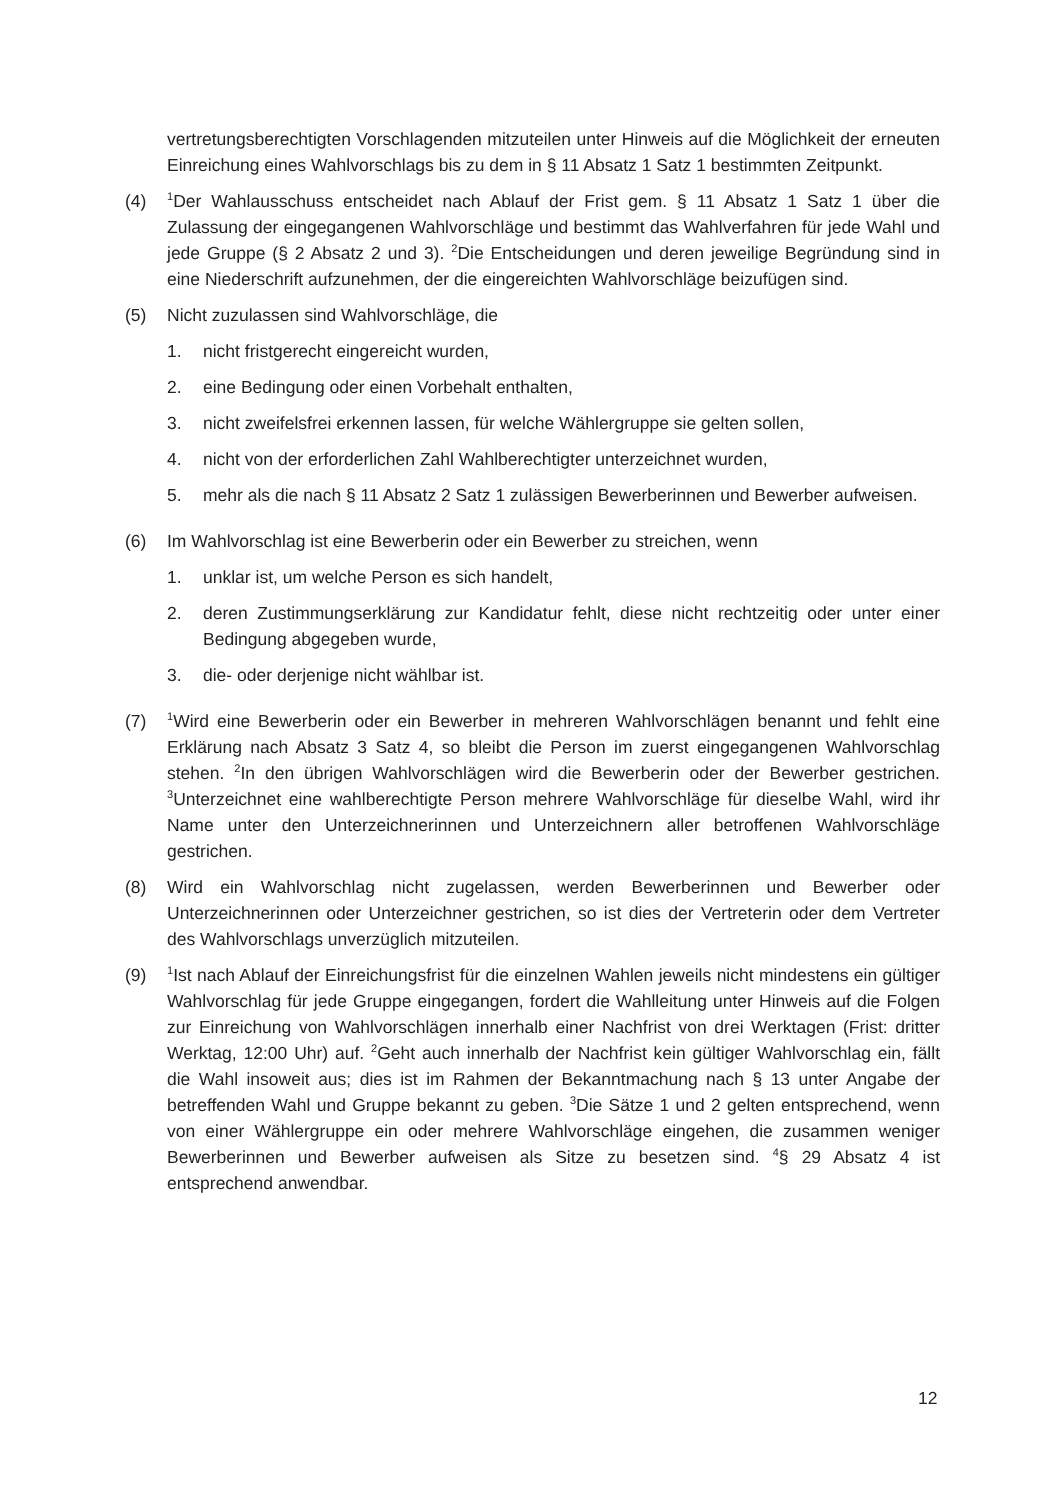vertretungsberechtigten Vorschlagenden mitzuteilen unter Hinweis auf die Möglichkeit der erneuten Einreichung eines Wahlvorschlags bis zu dem in § 11 Absatz 1 Satz 1 bestimmten Zeitpunkt.
(4)
<sup>1</sup> Der Wahlausschuss entscheidet nach Ablauf der Frist gem. § 11 Absatz 1 Satz 1 über die Zulassung der eingegangenen Wahlvorschläge und bestimmt das Wahlverfahren für jede Wahl und jede Gruppe (§ 2 Absatz 2 und 3). <sup>2</sup>Die Entscheidungen und deren jeweilige Begründung sind in eine Niederschrift aufzunehmen, der die eingereichten Wahlvorschläge beizufügen sind.
(5) Nicht zuzulassen sind Wahlvorschläge, die
1. nicht fristgerecht eingereicht wurden,
2. eine Bedingung oder einen Vorbehalt enthalten,
3. nicht zweifelsfrei erkennen lassen, für welche Wählergruppe sie gelten sollen,
4. nicht von der erforderlichen Zahl Wahlberechtigter unterzeichnet wurden,
5. mehr als die nach § 11 Absatz 2 Satz 1 zulässigen Bewerberinnen und Bewerber aufweisen.
(6) Im Wahlvorschlag ist eine Bewerberin oder ein Bewerber zu streichen, wenn
1. unklar ist, um welche Person es sich handelt,
2. deren Zustimmungserklärung zur Kandidatur fehlt, diese nicht rechtzeitig oder unter einer Bedingung abgegeben wurde,
3. die- oder derjenige nicht wählbar ist.
(7)
<sup>1</sup> Wird eine Bewerberin oder ein Bewerber in mehreren Wahlvorschlägen benannt und fehlt eine Erklärung nach Absatz 3 Satz 4, so bleibt die Person im zuerst eingegangenen Wahlvorschlag stehen. <sup>2</sup>In den übrigen Wahlvorschlägen wird die Bewerberin oder der Bewerber gestrichen. <sup>3</sup>Unterzeichnet eine wahlberechtigte Person mehrere Wahlvorschläge für dieselbe Wahl, wird ihr Name unter den Unterzeichnerinnen und Unterzeichnern aller betroffenen Wahlvorschläge gestrichen.
(8) Wird ein Wahlvorschlag nicht zugelassen, werden Bewerberinnen und Bewerber oder Unterzeichnerinnen oder Unterzeichner gestrichen, so ist dies der Vertreterin oder dem Vertreter des Wahlvorschlags unverzüglich mitzuteilen.
(9)
<sup>1</sup> Ist nach Ablauf der Einreichungsfrist für die einzelnen Wahlen jeweils nicht mindestens ein gültiger Wahlvorschlag für jede Gruppe eingegangen, fordert die Wahlleitung unter Hinweis auf die Folgen zur Einreichung von Wahlvorschlägen innerhalb einer Nachfrist von drei Werktagen (Frist: dritter Werktag, 12:00 Uhr) auf. <sup>2</sup>Geht auch innerhalb der Nachfrist kein gültiger Wahlvorschlag ein, fällt die Wahl insoweit aus; dies ist im Rahmen der Bekanntmachung nach § 13 unter Angabe der betreffenden Wahl und Gruppe bekannt zu geben. <sup>3</sup>Die Sätze 1 und 2 gelten entsprechend, wenn von einer Wählergruppe ein oder mehrere Wahlvorschläge eingehen, die zusammen weniger Bewerberinnen und Bewerber aufweisen als Sitze zu besetzen sind. <sup>4</sup>§ 29 Absatz 4 ist entsprechend anwendbar.
12